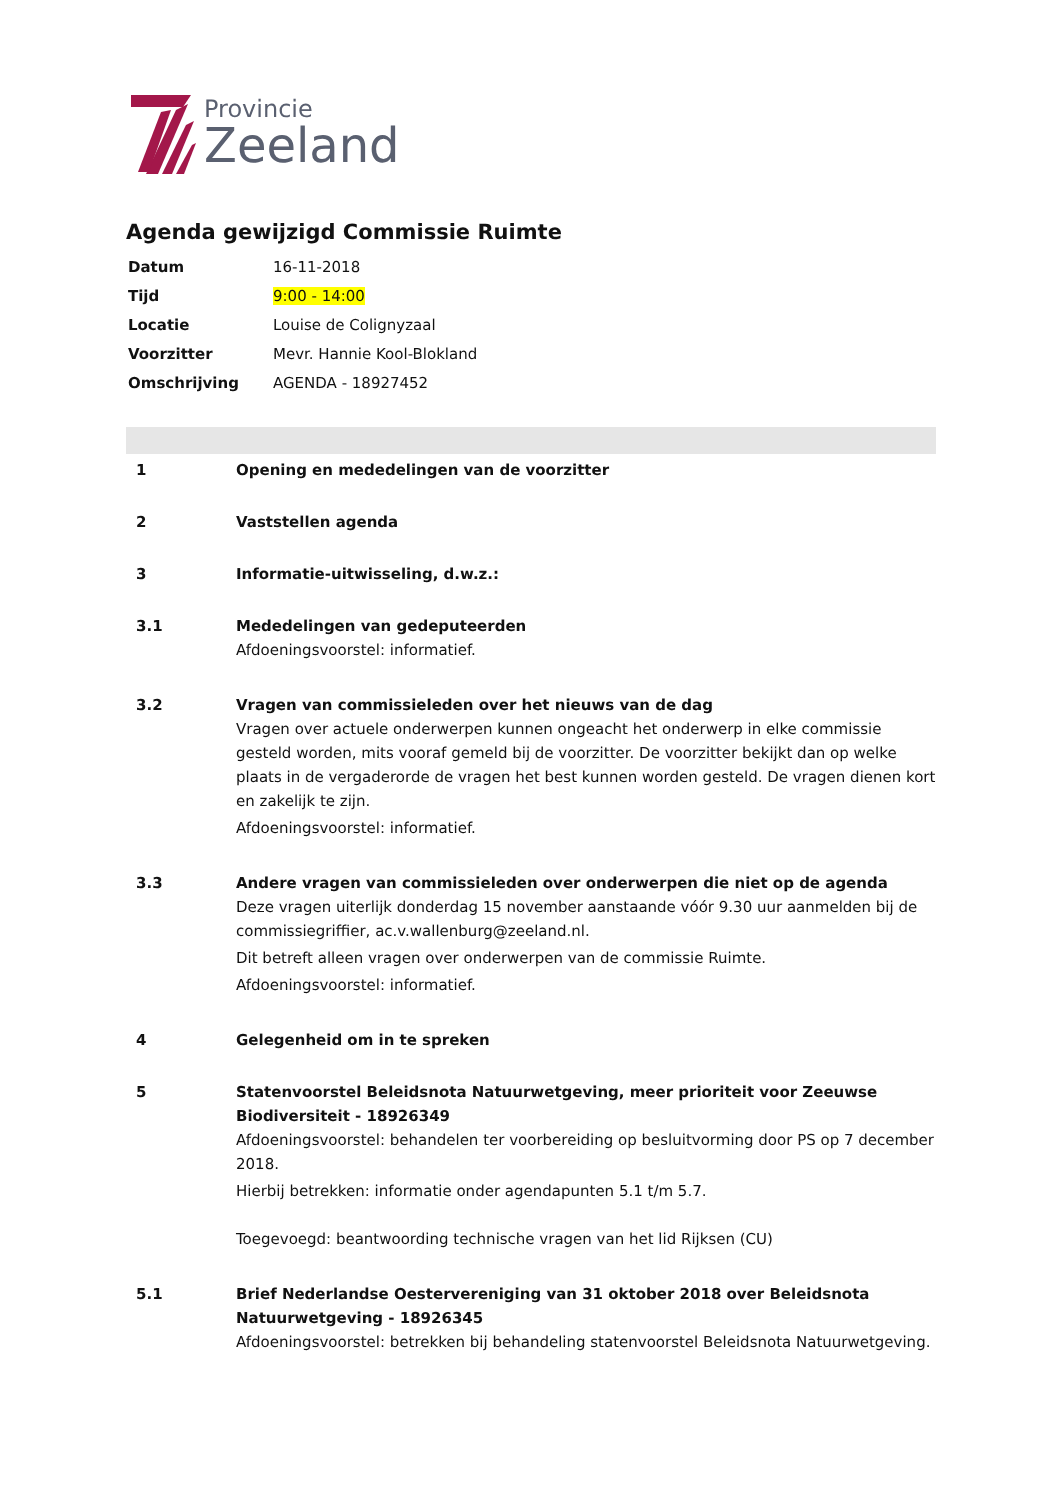Provincie
Zeeland
Agenda gewijzigd Commissie Ruimte
| Datum | 16-11-2018 |
| Tijd | 9:00 - 14:00 |
| Locatie | Louise de Colignyzaal |
| Voorzitter | Mevr. Hannie Kool-Blokland |
| Omschrijving | AGENDA - 18927452 |
| 1 | Opening en mededelingen van de voorzitter |
| 2 | Vaststellen agenda |
| 3 | Informatie-uitwisseling, d.w.z.: |
| 3.1 | Mededelingen van gedeputeerden Afdoeningsvoorstel: informatief. |
| 3.2 | Vragen van commissieleden over het nieuws van de dag Vragen over actuele onderwerpen kunnen ongeacht het onderwerp in elke commissie gesteld worden, mits vooraf gemeld bij de voorzitter. De voorzitter bekijkt dan op welke plaats in de vergaderorde de vragen het best kunnen worden gesteld. De vragen dienen kort en zakelijk te zijn. Afdoeningsvoorstel: informatief. |
| 3.3 | Andere vragen van commissieleden over onderwerpen die niet op de agenda Deze vragen uiterlijk donderdag 15 november aanstaande vóór 9.30 uur aanmelden bij de commissiegriffier, ac.v.wallenburg@zeeland.nl. Dit betreft alleen vragen over onderwerpen van de commissie Ruimte. Afdoeningsvoorstel: informatief. |
| 4 | Gelegenheid om in te spreken |
| 5 | Statenvoorstel Beleidsnota Natuurwetgeving, meer prioriteit voor Zeeuwse Biodiversiteit - 18926349 Afdoeningsvoorstel: behandelen ter voorbereiding op besluitvorming door PS op 7 december 2018. Hierbij betrekken: informatie onder agendapunten 5.1 t/m 5.7. Toegevoegd: beantwoording technische vragen van het lid Rijksen (CU) |
| 5.1 | Brief Nederlandse Oestervereniging van 31 oktober 2018 over Beleidsnota Natuurwetgeving - 18926345 Afdoeningsvoorstel: betrekken bij behandeling statenvoorstel Beleidsnota Natuurwetgeving. |